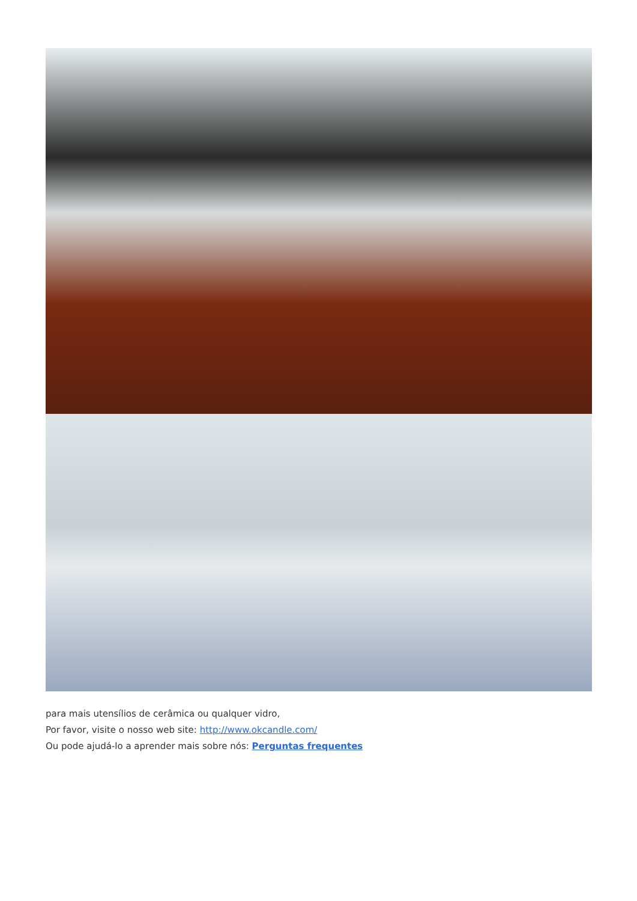para mais utensílios de cerâmica ou qualquer vidro,
Por favor, visite o nosso web site: http://www.okcandle.com/
Ou pode ajudá-lo a aprender mais sobre nós: Perguntas frequentes